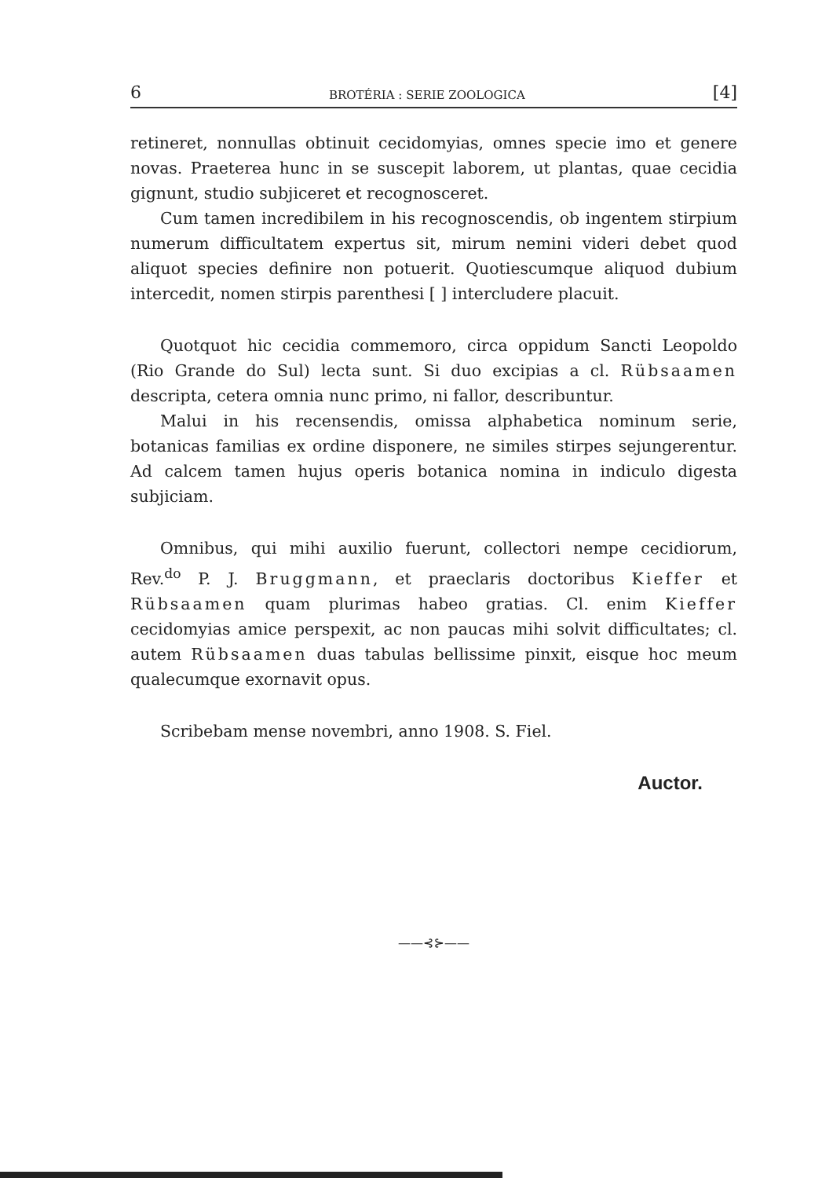6 BROTÉRIA : SERIE ZOOLOGICA [4]
retineret, nonnullas obtinuit cecidomyias, omnes specie imo et genere novas. Praeterea hunc in se suscepit laborem, ut plantas, quae cecidia gignunt, studio subjiceret et recognosceret.
Cum tamen incredibilem in his recognoscendis, ob ingentem stirpium numerum difficultatem expertus sit, mirum nemini videri debet quod aliquot species definire non potuerit. Quotiescumque aliquod dubium intercedit, nomen stirpis parenthesi [ ] intercludere placuit.
Quotquot hic cecidia commemoro, circa oppidum Sancti Leopoldo (Rio Grande do Sul) lecta sunt. Si duo excipias a cl. Rübsaamen descripta, cetera omnia nunc primo, ni fallor, describuntur.
Malui in his recensendis, omissa alphabetica nominum serie, botanicas familias ex ordine disponere, ne similes stirpes sejungerentur. Ad calcem tamen hujus operis botanica nomina in indiculo digesta subjiciam.
Omnibus, qui mihi auxilio fuerunt, collectori nempe cecidiorum, Rev.<sup>do</sup> P. J. Bruggmann, et praeclaris doctoribus Kieffer et Rübsaamen quam plurimas habeo gratias. Cl. enim Kieffer cecidomyias amice perspexit, ac non paucas mihi solvit difficultates; cl. autem Rübsaamen duas tabulas bellissime pinxit, eisque hoc meum qualecumque exornavit opus.
Scribebam mense novembri, anno 1908. S. Fiel.
Auctor.
——⊰⊱——